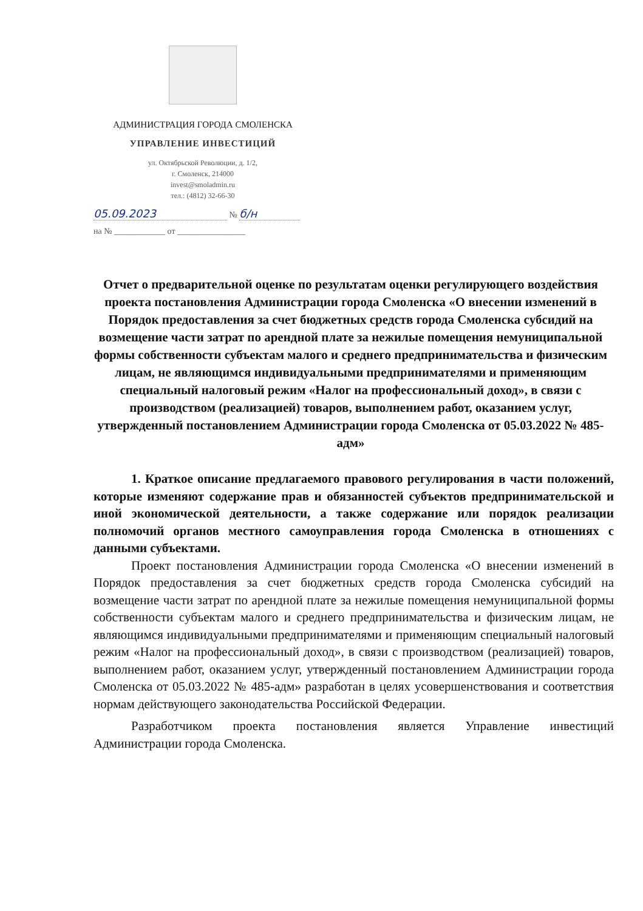АДМИНИСТРАЦИЯ ГОРОДА СМОЛЕНСКА
УПРАВЛЕНИЕ ИНВЕСТИЦИЙ
ул. Октябрьской Революции, д. 1/2,
г. Смоленск, 214000
invest@smoladmin.ru
тел.: (4812) 32-66-30
05.09.2023 № б/н
на № ____________ от ________________
Отчет о предварительной оценке по результатам оценки регулирующего воздействия проекта постановления Администрации города Смоленска «О внесении изменений в Порядок предоставления за счет бюджетных средств города Смоленска субсидий на возмещение части затрат по арендной плате за нежилые помещения немуниципальной формы собственности субъектам малого и среднего предпринимательства и физическим лицам, не являющимся индивидуальными предпринимателями и применяющим специальный налоговый режим «Налог на профессиональный доход», в связи с производством (реализацией) товаров, выполнением работ, оказанием услуг, утвержденный постановлением Администрации города Смоленска от 05.03.2022 № 485-адм»
1. Краткое описание предлагаемого правового регулирования в части положений, которые изменяют содержание прав и обязанностей субъектов предпринимательской и иной экономической деятельности, а также содержание или порядок реализации полномочий органов местного самоуправления города Смоленска в отношениях с данными субъектами.
Проект постановления Администрации города Смоленска «О внесении изменений в Порядок предоставления за счет бюджетных средств города Смоленска субсидий на возмещение части затрат по арендной плате за нежилые помещения немуниципальной формы собственности субъектам малого и среднего предпринимательства и физическим лицам, не являющимся индивидуальными предпринимателями и применяющим специальный налоговый режим «Налог на профессиональный доход», в связи с производством (реализацией) товаров, выполнением работ, оказанием услуг, утвержденный постановлением Администрации города Смоленска от 05.03.2022 № 485-адм» разработан в целях усовершенствования и соответствия нормам действующего законодательства Российской Федерации.
Разработчиком проекта постановления является Управление инвестиций Администрации города Смоленска.